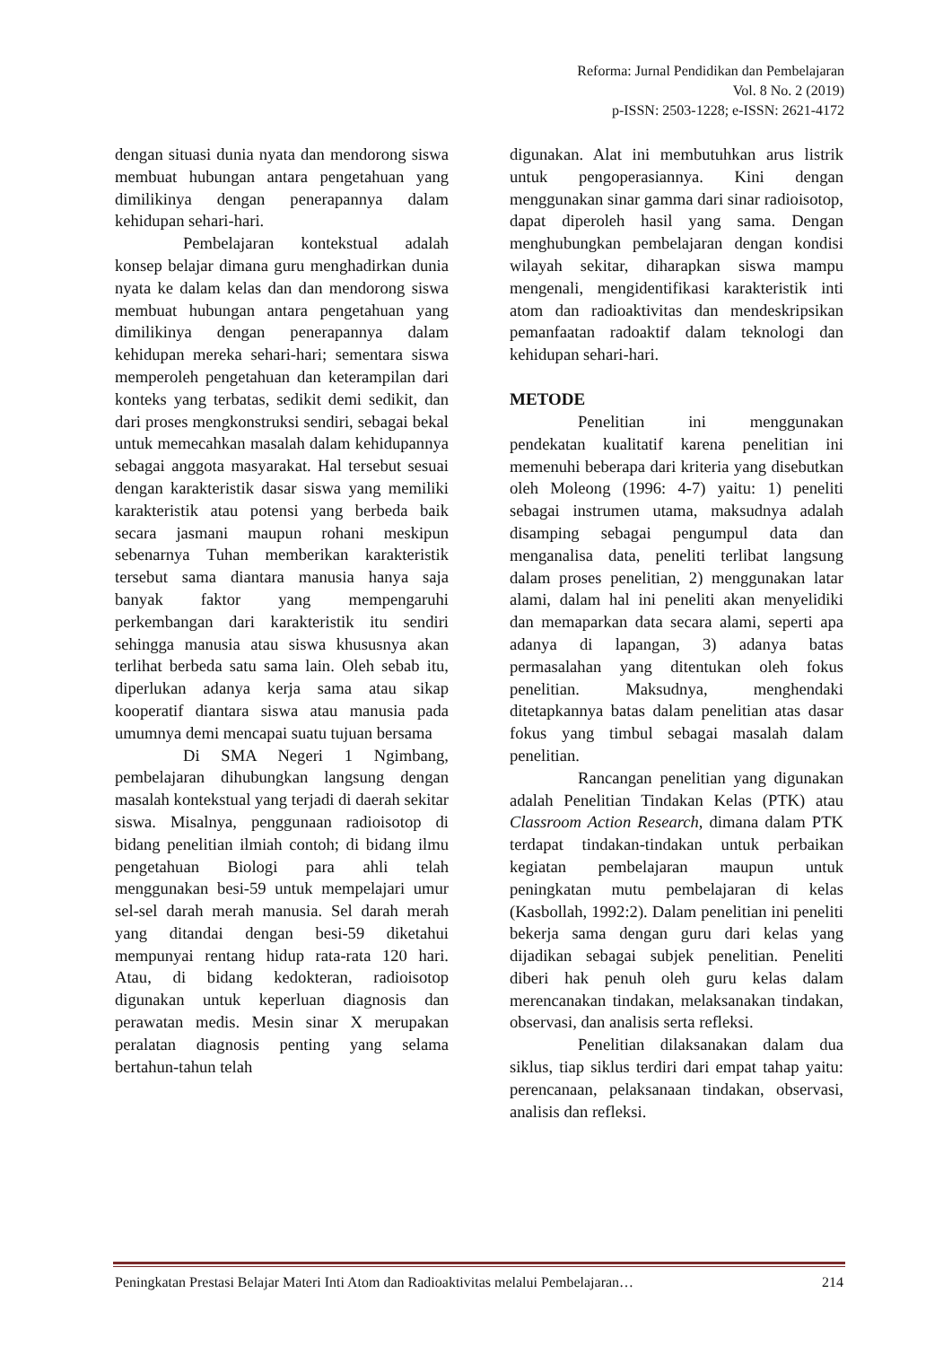Reforma: Jurnal Pendidikan dan Pembelajaran
Vol. 8 No. 2 (2019)
p-ISSN: 2503-1228; e-ISSN: 2621-4172
dengan situasi dunia nyata dan mendorong siswa membuat hubungan antara pengetahuan yang dimilikinya dengan penerapannya dalam kehidupan sehari-hari.
Pembelajaran kontekstual adalah konsep belajar dimana guru menghadirkan dunia nyata ke dalam kelas dan dan mendorong siswa membuat hubungan antara pengetahuan yang dimilikinya dengan penerapannya dalam kehidupan mereka sehari-hari; sementara siswa memperoleh pengetahuan dan keterampilan dari konteks yang terbatas, sedikit demi sedikit, dan dari proses mengkonstruksi sendiri, sebagai bekal untuk memecahkan masalah dalam kehidupannya sebagai anggota masyarakat. Hal tersebut sesuai dengan karakteristik dasar siswa yang memiliki karakteristik atau potensi yang berbeda baik secara jasmani maupun rohani meskipun sebenarnya Tuhan memberikan karakteristik tersebut sama diantara manusia hanya saja banyak faktor yang mempengaruhi perkembangan dari karakteristik itu sendiri sehingga manusia atau siswa khususnya akan terlihat berbeda satu sama lain. Oleh sebab itu, diperlukan adanya kerja sama atau sikap kooperatif diantara siswa atau manusia pada umumnya demi mencapai suatu tujuan bersama
Di SMA Negeri 1 Ngimbang, pembelajaran dihubungkan langsung dengan masalah kontekstual yang terjadi di daerah sekitar siswa. Misalnya, penggunaan radioisotop di bidang penelitian ilmiah contoh; di bidang ilmu pengetahuan Biologi para ahli telah menggunakan besi-59 untuk mempelajari umur sel-sel darah merah manusia. Sel darah merah yang ditandai dengan besi-59 diketahui mempunyai rentang hidup rata-rata 120 hari. Atau, di bidang kedokteran, radioisotop digunakan untuk keperluan diagnosis dan perawatan medis. Mesin sinar X merupakan peralatan diagnosis penting yang selama bertahun-tahun telah
digunakan. Alat ini membutuhkan arus listrik untuk pengoperasiannya. Kini dengan menggunakan sinar gamma dari sinar radioisotop, dapat diperoleh hasil yang sama. Dengan menghubungkan pembelajaran dengan kondisi wilayah sekitar, diharapkan siswa mampu mengenali, mengidentifikasi karakteristik inti atom dan radioaktivitas dan mendeskripsikan pemanfaatan radoaktif dalam teknologi dan kehidupan sehari-hari.
METODE
Penelitian ini menggunakan pendekatan kualitatif karena penelitian ini memenuhi beberapa dari kriteria yang disebutkan oleh Moleong (1996: 4-7) yaitu: 1) peneliti sebagai instrumen utama, maksudnya adalah disamping sebagai pengumpul data dan menganalisa data, peneliti terlibat langsung dalam proses penelitian, 2) menggunakan latar alami, dalam hal ini peneliti akan menyelidiki dan memaparkan data secara alami, seperti apa adanya di lapangan, 3) adanya batas permasalahan yang ditentukan oleh fokus penelitian. Maksudnya, menghendaki ditetapkannya batas dalam penelitian atas dasar fokus yang timbul sebagai masalah dalam penelitian.
Rancangan penelitian yang digunakan adalah Penelitian Tindakan Kelas (PTK) atau Classroom Action Research, dimana dalam PTK terdapat tindakan-tindakan untuk perbaikan kegiatan pembelajaran maupun untuk peningkatan mutu pembelajaran di kelas (Kasbollah, 1992:2). Dalam penelitian ini peneliti bekerja sama dengan guru dari kelas yang dijadikan sebagai subjek penelitian. Peneliti diberi hak penuh oleh guru kelas dalam merencanakan tindakan, melaksanakan tindakan, observasi, dan analisis serta refleksi.
Penelitian dilaksanakan dalam dua siklus, tiap siklus terdiri dari empat tahap yaitu: perencanaan, pelaksanaan tindakan, observasi, analisis dan refleksi.
Peningkatan Prestasi Belajar Materi Inti Atom dan Radioaktivitas melalui Pembelajaran… 214